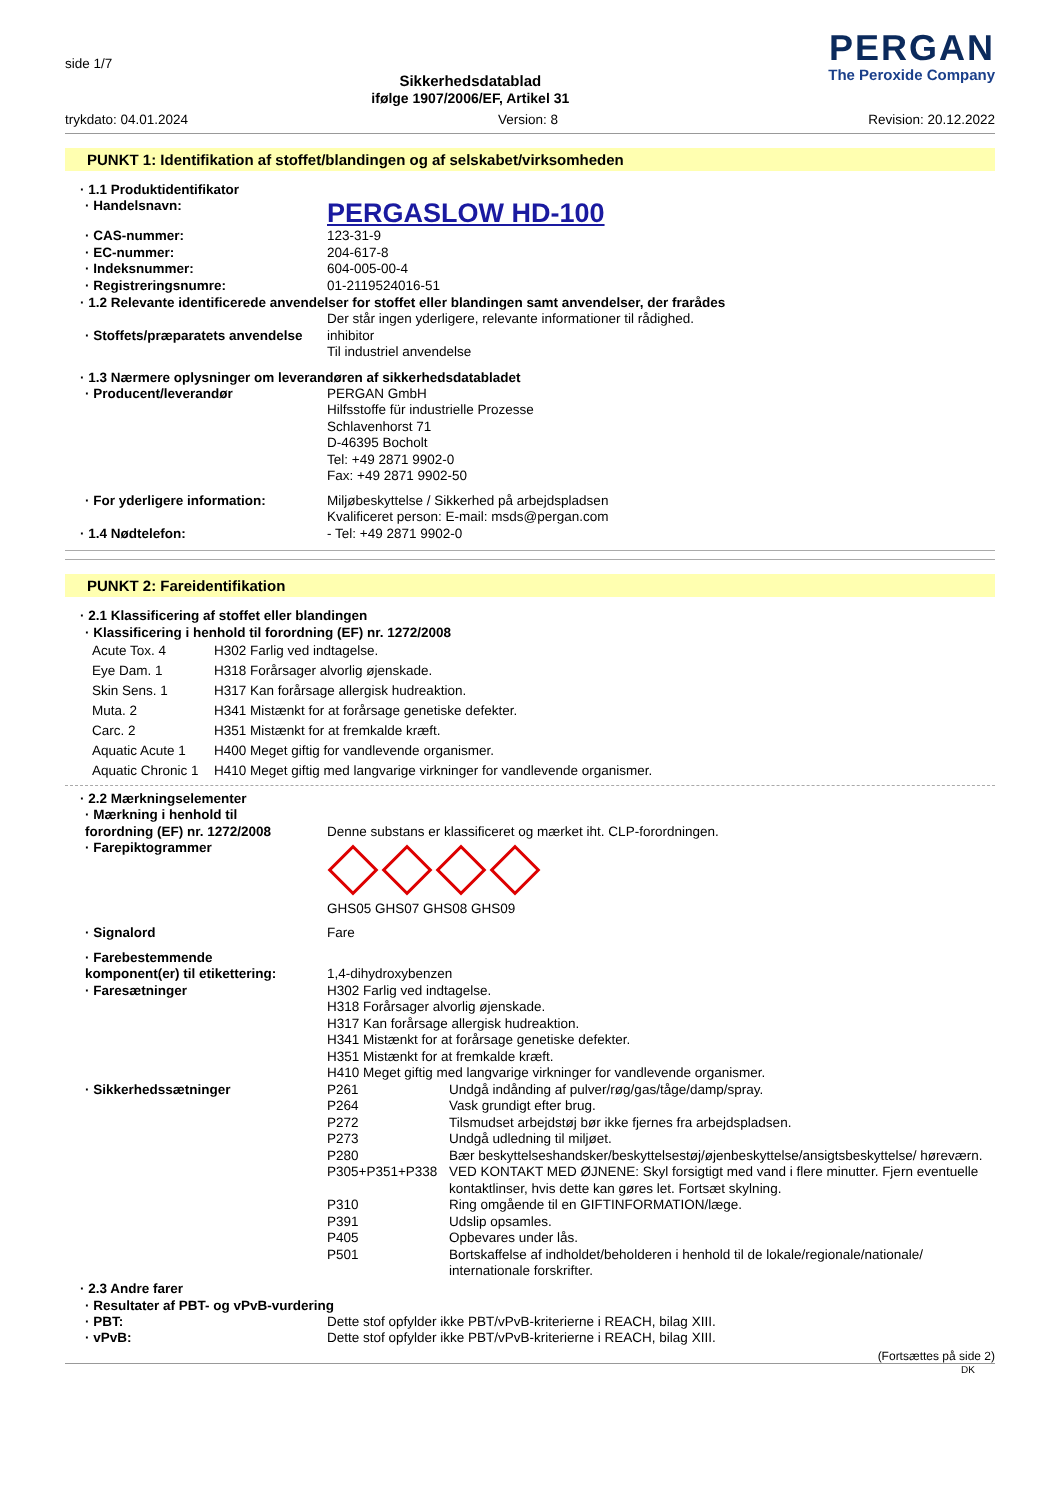side 1/7
Sikkerhedsdatablad
ifølge 1907/2006/EF, Artikel 31
PERGAN
The Peroxide Company
trykdato: 04.01.2024 Version: 8 Revision: 20.12.2022
PUNKT 1: Identifikation af stoffet/blandingen og af selskabet/virksomheden
· 1.1 Produktidentifikator
| · Handelsnavn: | PERGASLOW HD-100 |
| · CAS-nummer: | 123-31-9 |
| · EC-nummer: | 204-617-8 |
| · Indeksnummer: | 604-005-00-4 |
| · Registreringsnumre: | 01-2119524016-51 |
· 1.2 Relevante identificerede anvendelser for stoffet eller blandingen samt anvendelser, der frarådes
| | Der står ingen yderligere, relevante informationer til rådighed. |
| · Stoffets/præparatets anvendelse | inhibitor Til industriel anvendelse |
· 1.3 Nærmere oplysninger om leverandøren af sikkerhedsdatabladet
| · Producent/leverandør | PERGAN GmbH Hilfsstoffe für industrielle Prozesse Schlavenhorst 71 D-46395 Bocholt Tel: +49 2871 9902-0 Fax: +49 2871 9902-50 |
| · For yderligere information: | Miljøbeskyttelse / Sikkerhed på arbejdspladsen Kvalificeret person: E-mail: msds@pergan.com |
| · 1.4 Nødtelefon: | - Tel: +49 2871 9902-0 |
PUNKT 2: Fareidentifikation
· 2.1 Klassificering af stoffet eller blandingen
· Klassificering i henhold til forordning (EF) nr. 1272/2008
| Acute Tox. 4 | H302 Farlig ved indtagelse. |
| Eye Dam. 1 | H318 Forårsager alvorlig øjenskade. |
| Skin Sens. 1 | H317 Kan forårsage allergisk hudreaktion. |
| Muta. 2 | H341 Mistænkt for at forårsage genetiske defekter. |
| Carc. 2 | H351 Mistænkt for at fremkalde kræft. |
| Aquatic Acute 1 | H400 Meget giftig for vandlevende organismer. |
| Aquatic Chronic 1 | H410 Meget giftig med langvarige virkninger for vandlevende organismer. |
· 2.2 Mærkningselementer
| · Mærkning i henhold til forordning (EF) nr. 1272/2008 | Denne substans er klassificeret og mærket iht. CLP-forordningen. |
| · Farepiktogrammer | GHS05 GHS07 GHS08 GHS09 |
| · Signalord | Fare |
| · Farebestemmende komponent(er) til etikettering: | 1,4-dihydroxybenzen |
| · Faresætninger | H302 Farlig ved indtagelse. H318 Forårsager alvorlig øjenskade. H317 Kan forårsage allergisk hudreaktion. H341 Mistænkt for at forårsage genetiske defekter. H351 Mistænkt for at fremkalde kræft. H410 Meget giftig med langvarige virkninger for vandlevende organismer. |
| · Sikkerhedssætninger | / P261 / Undgå indånding af pulver/røg/gas/tåge/damp/spray. / / P264 / Vask grundigt efter brug. / / P272 / Tilsmudset arbejdstøj bør ikke fjernes fra arbejdspladsen. / / P273 / Undgå udledning til miljøet. / / P280 / Bær beskyttelseshandsker/beskyttelsestøj/øjenbeskyttelse/ansigtsbeskyttelse/ høreværn. / / P305+P351+P338 / VED KONTAKT MED ØJNENE: Skyl forsigtigt med vand i flere minutter. Fjern eventuelle kontaktlinser, hvis dette kan gøres let. Fortsæt skylning. / / P310 / Ring omgående til en GIFTINFORMATION/læge. / / P391 / Udslip opsamles. / / P405 / Opbevares under lås. / / P501 / Bortskaffelse af indholdet/beholderen i henhold til de lokale/regionale/nationale/ internationale forskrifter. / |
· 2.3 Andre farer
· Resultater af PBT- og vPvB-vurdering
| · PBT: | Dette stof opfylder ikke PBT/vPvB-kriterierne i REACH, bilag XIII. |
| · vPvB: | Dette stof opfylder ikke PBT/vPvB-kriterierne i REACH, bilag XIII. |
(Fortsættes på side 2)
DK